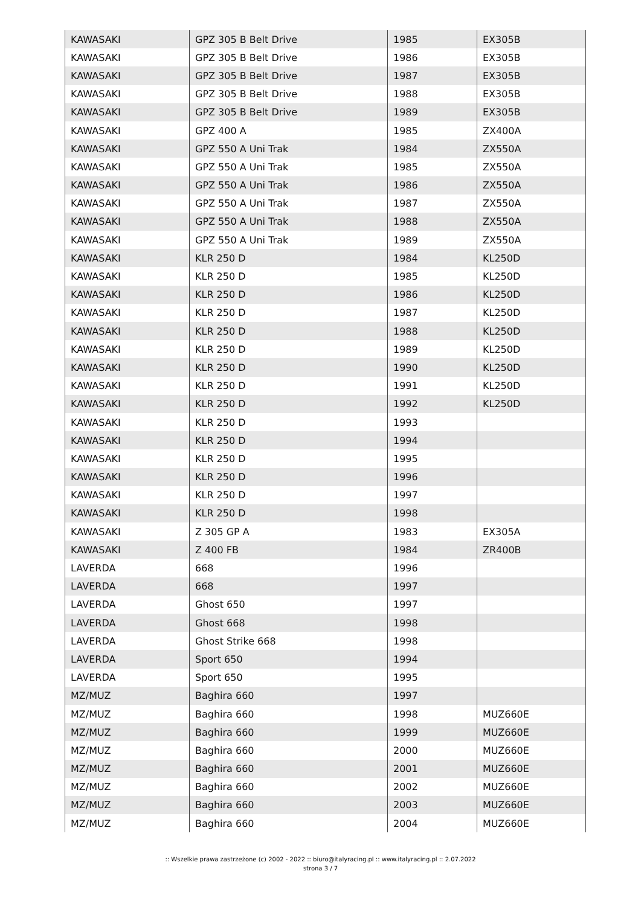| KAWASAKI | GPZ 305 B Belt Drive | 1985 | EX305B |
| KAWASAKI | GPZ 305 B Belt Drive | 1986 | EX305B |
| KAWASAKI | GPZ 305 B Belt Drive | 1987 | EX305B |
| KAWASAKI | GPZ 305 B Belt Drive | 1988 | EX305B |
| KAWASAKI | GPZ 305 B Belt Drive | 1989 | EX305B |
| KAWASAKI | GPZ 400 A | 1985 | ZX400A |
| KAWASAKI | GPZ 550 A Uni Trak | 1984 | ZX550A |
| KAWASAKI | GPZ 550 A Uni Trak | 1985 | ZX550A |
| KAWASAKI | GPZ 550 A Uni Trak | 1986 | ZX550A |
| KAWASAKI | GPZ 550 A Uni Trak | 1987 | ZX550A |
| KAWASAKI | GPZ 550 A Uni Trak | 1988 | ZX550A |
| KAWASAKI | GPZ 550 A Uni Trak | 1989 | ZX550A |
| KAWASAKI | KLR 250 D | 1984 | KL250D |
| KAWASAKI | KLR 250 D | 1985 | KL250D |
| KAWASAKI | KLR 250 D | 1986 | KL250D |
| KAWASAKI | KLR 250 D | 1987 | KL250D |
| KAWASAKI | KLR 250 D | 1988 | KL250D |
| KAWASAKI | KLR 250 D | 1989 | KL250D |
| KAWASAKI | KLR 250 D | 1990 | KL250D |
| KAWASAKI | KLR 250 D | 1991 | KL250D |
| KAWASAKI | KLR 250 D | 1992 | KL250D |
| KAWASAKI | KLR 250 D | 1993 | |
| KAWASAKI | KLR 250 D | 1994 | |
| KAWASAKI | KLR 250 D | 1995 | |
| KAWASAKI | KLR 250 D | 1996 | |
| KAWASAKI | KLR 250 D | 1997 | |
| KAWASAKI | KLR 250 D | 1998 | |
| KAWASAKI | Z 305 GP A | 1983 | EX305A |
| KAWASAKI | Z 400 FB | 1984 | ZR400B |
| LAVERDA | 668 | 1996 | |
| LAVERDA | 668 | 1997 | |
| LAVERDA | Ghost 650 | 1997 | |
| LAVERDA | Ghost 668 | 1998 | |
| LAVERDA | Ghost Strike 668 | 1998 | |
| LAVERDA | Sport 650 | 1994 | |
| LAVERDA | Sport 650 | 1995 | |
| MZ/MUZ | Baghira 660 | 1997 | |
| MZ/MUZ | Baghira 660 | 1998 | MUZ660E |
| MZ/MUZ | Baghira 660 | 1999 | MUZ660E |
| MZ/MUZ | Baghira 660 | 2000 | MUZ660E |
| MZ/MUZ | Baghira 660 | 2001 | MUZ660E |
| MZ/MUZ | Baghira 660 | 2002 | MUZ660E |
| MZ/MUZ | Baghira 660 | 2003 | MUZ660E |
| MZ/MUZ | Baghira 660 | 2004 | MUZ660E |
:: Wszelkie prawa zastrzeżone (c) 2002 - 2022 :: biuro@italyracing.pl :: www.italyracing.pl :: 2.07.2022
strona 3 / 7